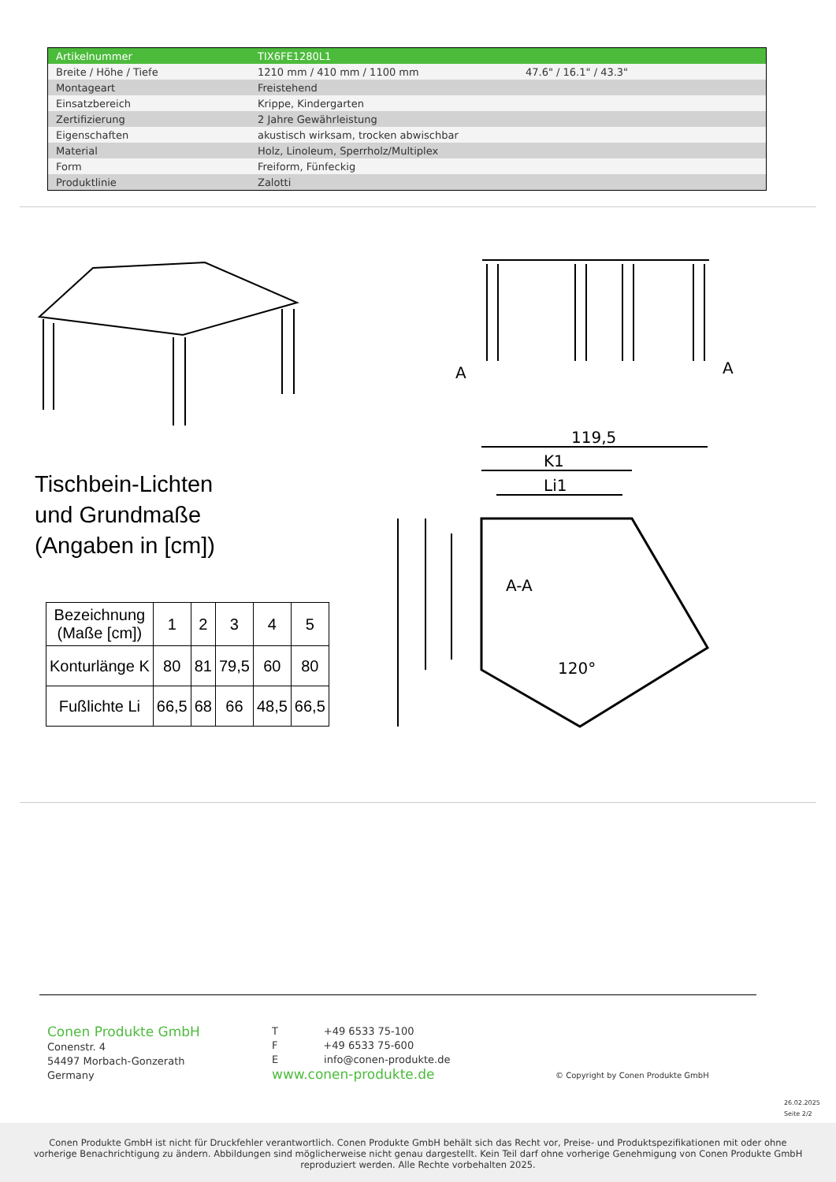| Artikelnummer | TIX6FE1280L1 | |
| Breite / Höhe / Tiefe | 1210 mm / 410 mm / 1100 mm | 47.6" / 16.1" / 43.3" |
| Montageart | Freistehend | |
| Einsatzbereich | Krippe, Kindergarten | |
| Zertifizierung | 2 Jahre Gewährleistung | |
| Eigenschaften | akustisch wirksam, trocken abwischbar | |
| Material | Holz, Linoleum, Sperrholz/Multiplex | |
| Form | Freiform, Fünfeckig | |
| Produktlinie | Zalotti | |
119,5
K1
Li1
A-A
120°
A
A
Tischbein-Lichten
und Grundmaße
(Angaben in [cm])
| Bezeichnung (Maße [cm]) | 1 | 2 | 3 | 4 | 5 |
| Konturlänge K | 80 | 81 | 79,5 | 60 | 80 |
| Fußlichte Li | 66,5 | 68 | 66 | 48,5 | 66,5 |
Conen Produkte GmbH
Conenstr. 4
54497 Morbach-Gonzerath
Germany
T +49 6533 75-100
F +49 6533 75-600
E info@conen-produkte.de
www.conen-produkte.de
© Copyright by Conen Produkte GmbH
26.02.2025
Seite 2/2
Conen Produkte GmbH ist nicht für Druckfehler verantwortlich. Conen Produkte GmbH behält sich das Recht vor, Preise- und Produktspezifikationen mit oder ohne
vorherige Benachrichtigung zu ändern. Abbildungen sind möglicherweise nicht genau dargestellt. Kein Teil darf ohne vorherige Genehmigung von Conen Produkte GmbH
reproduziert werden. Alle Rechte vorbehalten 2025.